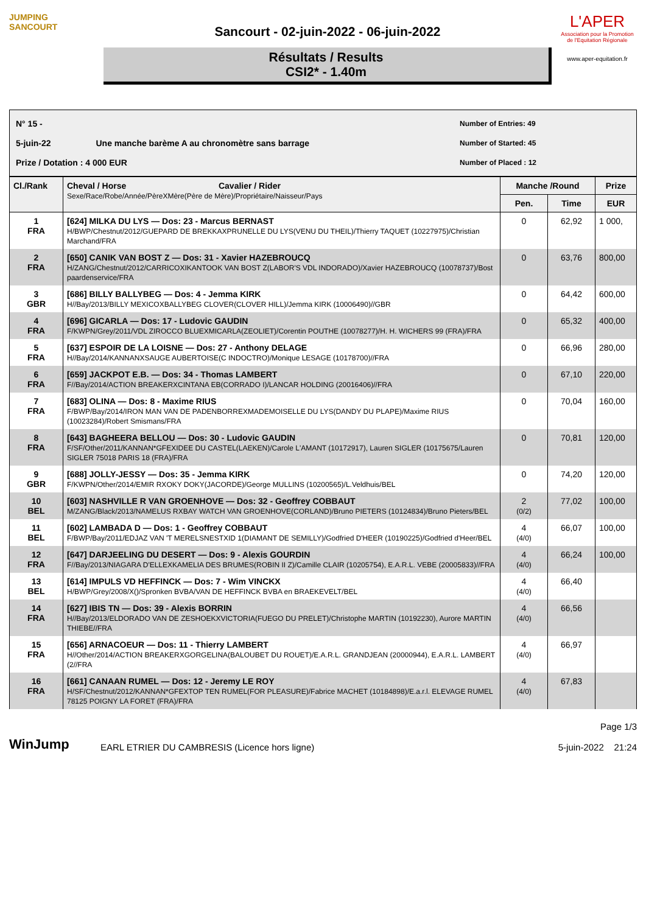JUMPING
SANCOURT
Sancourt - 02-juin-2022 - 06-juin-2022
Résultats / Results
CSI2* - 1.40m
L'APER
Association pour la Promotion de l'Equitation Régionale
www.aper-equitation.fr
N° 15 -
5-juin-22 Une manche barème A au chronomètre sans barrage
Prize / Dotation : 4 000 EUR
Number of Entries: 49
Number of Started: 45
Number of Placed : 12
| Cl./Rank | Cheval / Horse Cavalier / Rider Sexe/Race/Robe/Année/PèreXMère(Père de Mère)/Propriétaire/Naisseur/Pays | Manche /Round | | Prize |
| --- | --- | --- | --- | --- |
| | | Pen. | Time | EUR |
| 1 FRA | [624] MILKA DU LYS — Dos: 23 - Marcus BERNAST H/BWP/Chestnut/2012/GUEPARD DE BREKKAXPRUNELLE DU LYS(VENU DU THEIL)/Thierry TAQUET (10227975)/Christian Marchand/FRA | 0 | 62,92 | 1 000, |
| 2 FRA | [650] CANIK VAN BOST Z — Dos: 31 - Xavier HAZEBROUCQ H/ZANG/Chestnut/2012/CARRICOXIKANTOOK VAN BOST Z(LABOR'S VDL INDORADO)/Xavier HAZEBROUCQ (10078737)/Bost paardenservice/FRA | 0 | 63,76 | 800,00 |
| 3 GBR | [686] BILLY BALLYBEG — Dos: 4 - Jemma KIRK H//Bay/2013/BILLY MEXICOXBALLYBEG CLOVER(CLOVER HILL)/Jemma KIRK (10006490)//GBR | 0 | 64,42 | 600,00 |
| 4 FRA | [696] GICARLA — Dos: 17 - Ludovic GAUDIN F/KWPN/Grey/2011/VDL ZIROCCO BLUEXMICARLA(ZEOLIET)/Corentin POUTHE (10078277)/H. H. WICHERS 99 (FRA)/FRA | 0 | 65,32 | 400,00 |
| 5 FRA | [637] ESPOIR DE LA LOISNE — Dos: 27 - Anthony DELAGE H//Bay/2014/KANNANXSAUGE AUBERTOISE(C INDOCTRO)/Monique LESAGE (10178700)//FRA | 0 | 66,96 | 280,00 |
| 6 FRA | [659] JACKPOT E.B. — Dos: 34 - Thomas LAMBERT F//Bay/2014/ACTION BREAKERXCINTANA EB(CORRADO I)/LANCAR HOLDING (20016406)//FRA | 0 | 67,10 | 220,00 |
| 7 FRA | [683] OLINA — Dos: 8 - Maxime RIUS F/BWP/Bay/2014/IRON MAN VAN DE PADENBORREXMADEMOISELLE DU LYS(DANDY DU PLAPE)/Maxime RIUS (10023284)/Robert Smismans/FRA | 0 | 70,04 | 160,00 |
| 8 FRA | [643] BAGHEERA BELLOU — Dos: 30 - Ludovic GAUDIN F/SF/Other/2011/KANNAN*GFEXIDEE DU CASTEL(LAEKEN)/Carole L'AMANT (10172917), Lauren SIGLER (10175675/Lauren SIGLER 75018 PARIS 18 (FRA)/FRA | 0 | 70,81 | 120,00 |
| 9 GBR | [688] JOLLY-JESSY — Dos: 35 - Jemma KIRK F/KWPN/Other/2014/EMIR RXOKY DOKY(JACORDE)/George MULLINS (10200565)/L.Veldhuis/BEL | 0 | 74,20 | 120,00 |
| 10 BEL | [603] NASHVILLE R VAN GROENHOVE — Dos: 32 - Geoffrey COBBAUT M/ZANG/Black/2013/NAMELUS RXBAY WATCH VAN GROENHOVE(CORLAND)/Bruno PIETERS (10124834)/Bruno Pieters/BEL | 2 (0/2) | 77,02 | 100,00 |
| 11 BEL | [602] LAMBADA D — Dos: 1 - Geoffrey COBBAUT F/BWP/Bay/2011/EDJAZ VAN 'T MERELSNESTXID 1(DIAMANT DE SEMILLY)/Godfried D'HEER (10190225)/Godfried d'Heer/BEL | 4 (4/0) | 66,07 | 100,00 |
| 12 FRA | [647] DARJEELING DU DESERT — Dos: 9 - Alexis GOURDIN F//Bay/2013/NIAGARA D'ELLEXKAMELIA DES BRUMES(ROBIN II Z)/Camille CLAIR (10205754), E.A.R.L. VEBE (20005833)//FRA | 4 (4/0) | 66,24 | 100,00 |
| 13 BEL | [614] IMPULS VD HEFFINCK — Dos: 7 - Wim VINCKX H/BWP/Grey/2008/X()/Spronken BVBA/VAN DE HEFFINCK BVBA en BRAEKEVELT/BEL | 4 (4/0) | 66,40 | |
| 14 FRA | [627] IBIS TN — Dos: 39 - Alexis BORRIN H//Bay/2013/ELDORADO VAN DE ZESHOEKXVICTORIA(FUEGO DU PRELET)/Christophe MARTIN (10192230), Aurore MARTIN THIEBE//FRA | 4 (4/0) | 66,56 | |
| 15 FRA | [656] ARNACOEUR — Dos: 11 - Thierry LAMBERT H//Other/2014/ACTION BREAKERXGORGELINA(BALOUBET DU ROUET)/E.A.R.L. GRANDJEAN (20000944), E.A.R.L. LAMBERT (2//FRA | 4 (4/0) | 66,97 | |
| 16 FRA | [661] CANAAN RUMEL — Dos: 12 - Jeremy LE ROY H/SF/Chestnut/2012/KANNAN*GFEXTOP TEN RUMEL(FOR PLEASURE)/Fabrice MACHET (10184898)/E.a.r.l. ELEVAGE RUMEL 78125 POIGNY LA FORET (FRA)/FRA | 4 (4/0) | 67,83 | |
WinJump
EARL ETRIER DU CAMBRESIS (Licence hors ligne)
Page 1/3
5-juin-2022 21:24